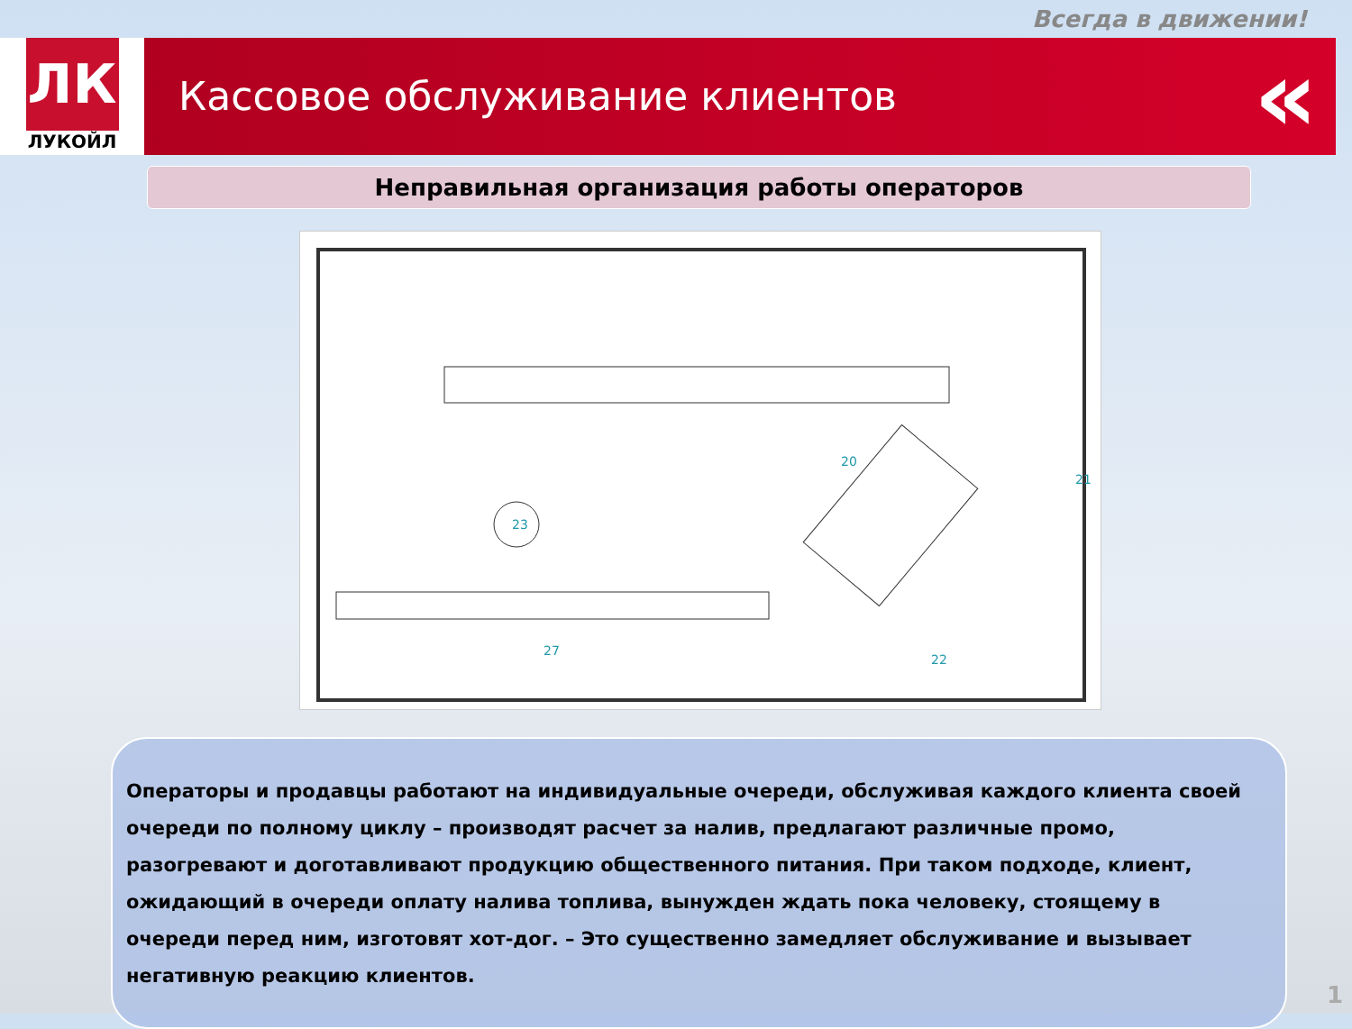Всегда в движении!
ЛК
ЛУКОЙЛ
Кассовое обслуживание клиентов «
Неправильная организация работы операторов
23
21
20
27
22
Операторы и продавцы работают на индивидуальные очереди, обслуживая каждого клиента своей очереди по полному циклу – производят расчет за налив, предлагают различные промо, разогревают и доготавливают продукцию общественного питания. При таком подходе, клиент, ожидающий в очереди оплату налива топлива, вынужден ждать пока человеку, стоящему в очереди перед ним, изготовят хот-дог. – Это существенно замедляет обслуживание и вызывает негативную реакцию клиентов.
1